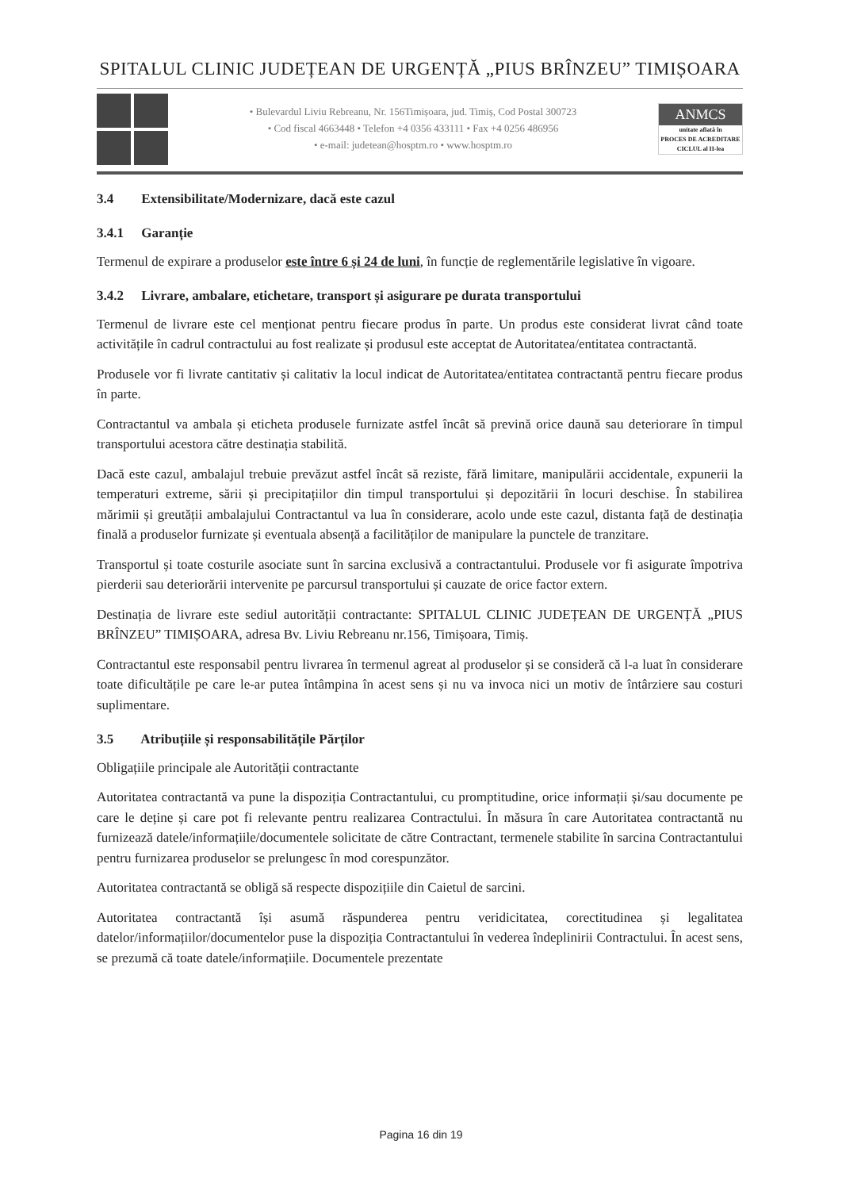SPITALUL CLINIC JUDEȚEAN DE URGENȚĂ „PIUS BRÎNZEU” TIMIȘOARA
• Bulevardul Liviu Rebreanu, Nr. 156Timișoara, jud. Timiș, Cod Postal 300723
• Cod fiscal 4663448 • Telefon +4 0356 433111 • Fax +4 0256 486956
• e-mail: judetean@hosptm.ro • www.hosptm.ro
ANMCS
unitate aflată în
PROCES DE ACREDITARE
CICLUL al II-lea
3.4 Extensibilitate/Modernizare, dacă este cazul
3.4.1 Garanție
Termenul de expirare a produselor este între 6 și 24 de luni, în funcție de reglementările legislative în vigoare.
3.4.2 Livrare, ambalare, etichetare, transport și asigurare pe durata transportului
Termenul de livrare este cel menționat pentru fiecare produs în parte. Un produs este considerat livrat când toate activitățile în cadrul contractului au fost realizate și produsul este acceptat de Autoritatea/entitatea contractantă.
Produsele vor fi livrate cantitativ și calitativ la locul indicat de Autoritatea/entitatea contractantă pentru fiecare produs în parte.
Contractantul va ambala și eticheta produsele furnizate astfel încât să prevină orice daună sau deteriorare în timpul transportului acestora către destinația stabilită.
Dacă este cazul, ambalajul trebuie prevăzut astfel încât să reziste, fără limitare, manipulării accidentale, expunerii la temperaturi extreme, sării și precipitațiilor din timpul transportului și depozitării în locuri deschise. În stabilirea mărimii și greutății ambalajului Contractantul va lua în considerare, acolo unde este cazul, distanta față de destinația finală a produselor furnizate și eventuala absență a facilităților de manipulare la punctele de tranzitare.
Transportul și toate costurile asociate sunt în sarcina exclusivă a contractantului. Produsele vor fi asigurate împotriva pierderii sau deteriorării intervenite pe parcursul transportului și cauzate de orice factor extern.
Destinația de livrare este sediul autorității contractante: SPITALUL CLINIC JUDEȚEAN DE URGENȚĂ „PIUS BRÎNZEU” TIMIȘOARA, adresa Bv. Liviu Rebreanu nr.156, Timișoara, Timiș.
Contractantul este responsabil pentru livrarea în termenul agreat al produselor și se consideră că l-a luat în considerare toate dificultățile pe care le-ar putea întâmpina în acest sens și nu va invoca nici un motiv de întârziere sau costuri suplimentare.
3.5 Atribuțiile și responsabilitățile Părților
Obligațiile principale ale Autorității contractante
Autoritatea contractantă va pune la dispoziția Contractantului, cu promptitudine, orice informații și/sau documente pe care le deține și care pot fi relevante pentru realizarea Contractului. În măsura în care Autoritatea contractantă nu furnizează datele/informațiile/documentele solicitate de către Contractant, termenele stabilite în sarcina Contractantului pentru furnizarea produselor se prelungesc în mod corespunzător.
Autoritatea contractantă se obligă să respecte dispozițiile din Caietul de sarcini.
Autoritatea contractantă își asumă răspunderea pentru veridicitatea, corectitudinea și legalitatea datelor/informațiilor/documentelor puse la dispoziția Contractantului în vederea îndeplinirii Contractului. În acest sens, se prezumă că toate datele/informațiile. Documentele prezentate
Pagina 16 din 19